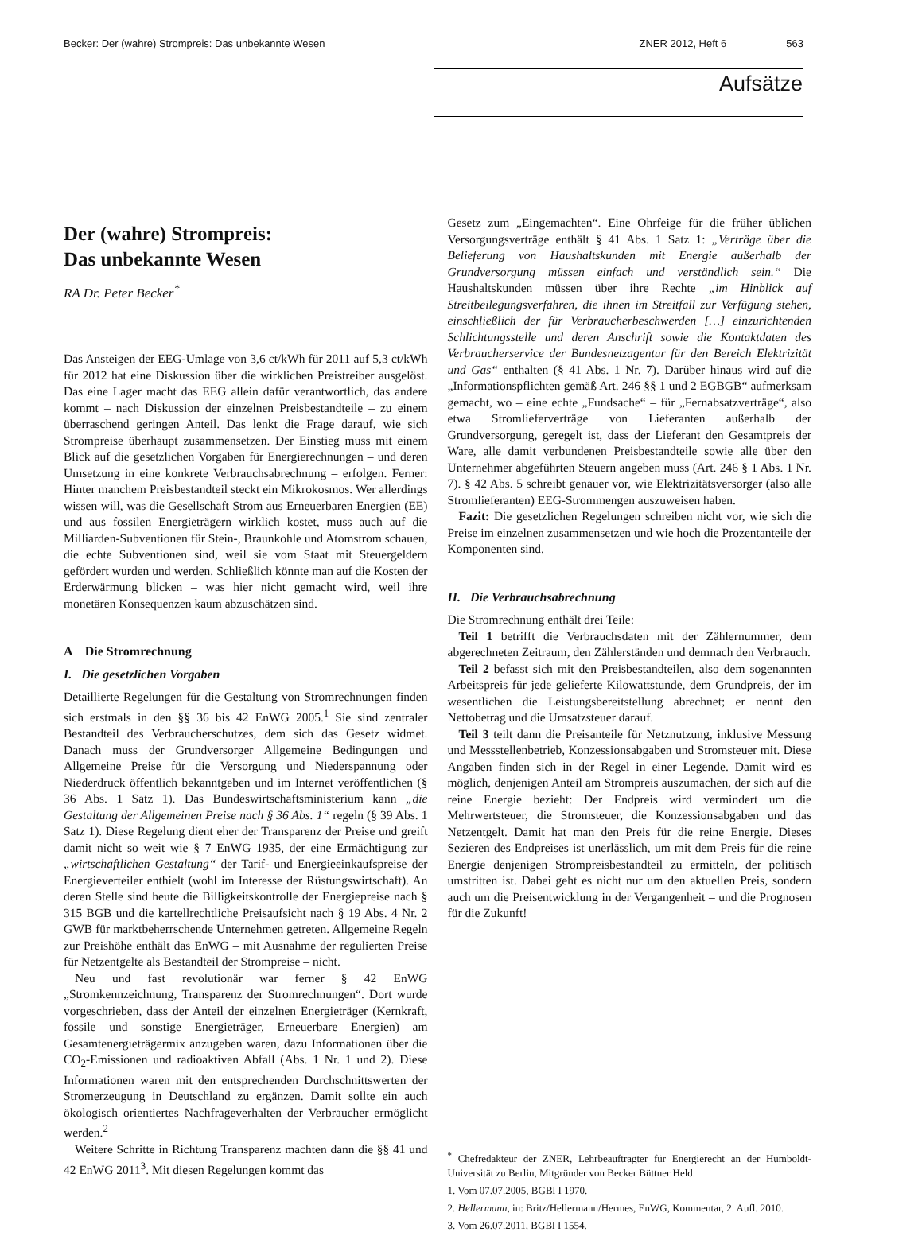Becker: Der (wahre) Strompreis: Das unbekannte Wesen ZNER 2012, Heft 6 563
Aufsätze
Der (wahre) Strompreis:
Das unbekannte Wesen
RA Dr. Peter Becker<sup>*</sup>
Das Ansteigen der EEG-Umlage von 3,6 ct/kWh für 2011 auf 5,3 ct/kWh für 2012 hat eine Diskussion über die wirklichen Preistreiber ausgelöst. Das eine Lager macht das EEG allein dafür verantwortlich, das andere kommt – nach Diskussion der einzelnen Preisbestandteile – zu einem überraschend geringen Anteil. Das lenkt die Frage darauf, wie sich Strompreise überhaupt zusammensetzen. Der Einstieg muss mit einem Blick auf die gesetzlichen Vorgaben für Energierechnungen – und deren Umsetzung in eine konkrete Verbrauchsabrechnung – erfolgen. Ferner: Hinter manchem Preisbestandteil steckt ein Mikrokosmos. Wer allerdings wissen will, was die Gesellschaft Strom aus Erneuerbaren Energien (EE) und aus fossilen Energieträgern wirklich kostet, muss auch auf die Milliarden-Subventionen für Stein-, Braunkohle und Atomstrom schauen, die echte Subventionen sind, weil sie vom Staat mit Steuergeldern gefördert wurden und werden. Schließlich könnte man auf die Kosten der Erderwärmung blicken – was hier nicht gemacht wird, weil ihre monetären Konsequenzen kaum abzuschätzen sind.
A Die Stromrechnung
I. Die gesetzlichen Vorgaben
Detaillierte Regelungen für die Gestaltung von Stromrechnungen finden sich erstmals in den §§ 36 bis 42 EnWG 2005.<sup>1</sup> Sie sind zentraler Bestandteil des Verbraucherschutzes, dem sich das Gesetz widmet. Danach muss der Grundversorger Allgemeine Bedingungen und Allgemeine Preise für die Versorgung und Niederspannung oder Niederdruck öffentlich bekanntgeben und im Internet veröffentlichen (§ 36 Abs. 1 Satz 1). Das Bundeswirtschaftsministerium kann „die Gestaltung der Allgemeinen Preise nach § 36 Abs. 1“ regeln (§ 39 Abs. 1 Satz 1). Diese Regelung dient eher der Transparenz der Preise und greift damit nicht so weit wie § 7 EnWG 1935, der eine Ermächtigung zur „wirtschaftlichen Gestaltung“ der Tarif- und Energieeinkaufspreise der Energieverteiler enthielt (wohl im Interesse der Rüstungswirtschaft). An deren Stelle sind heute die Billigkeitskontrolle der Energiepreise nach § 315 BGB und die kartellrechtliche Preisaufsicht nach § 19 Abs. 4 Nr. 2 GWB für marktbeherrschende Unternehmen getreten. Allgemeine Regeln zur Preishöhe enthält das EnWG – mit Ausnahme der regulierten Preise für Netzentgelte als Bestandteil der Strompreise – nicht.
Neu und fast revolutionär war ferner § 42 EnWG „Stromkennzeichnung, Transparenz der Stromrechnungen“. Dort wurde vorgeschrieben, dass der Anteil der einzelnen Energieträger (Kernkraft, fossile und sonstige Energieträger, Erneuerbare Energien) am Gesamtenergieträgermix anzugeben waren, dazu Informationen über die CO<sub>2</sub>-Emissionen und radioaktiven Abfall (Abs. 1 Nr. 1 und 2). Diese Informationen waren mit den entsprechenden Durchschnittswerten der Stromerzeugung in Deutschland zu ergänzen. Damit sollte ein auch ökologisch orientiertes Nachfrageverhalten der Verbraucher ermöglicht werden.<sup>2</sup>
Weitere Schritte in Richtung Transparenz machten dann die §§ 41 und 42 EnWG 2011<sup>3</sup>. Mit diesen Regelungen kommt das
Gesetz zum „Eingemachten“. Eine Ohrfeige für die früher üblichen Versorgungsverträge enthält § 41 Abs. 1 Satz 1: „Verträge über die Belieferung von Haushaltskunden mit Energie außerhalb der Grundversorgung müssen einfach und verständlich sein.“ Die Haushaltskunden müssen über ihre Rechte „im Hinblick auf Streitbeilegungsverfahren, die ihnen im Streitfall zur Verfügung stehen, einschließlich der für Verbraucherbeschwerden […] einzurichtenden Schlichtungsstelle und deren Anschrift sowie die Kontaktdaten des Verbraucherservice der Bundesnetzagentur für den Bereich Elektrizität und Gas“ enthalten (§ 41 Abs. 1 Nr. 7). Darüber hinaus wird auf die „Informationspflichten gemäß Art. 246 §§ 1 und 2 EGBGB“ aufmerksam gemacht, wo – eine echte „Fundsache“ – für „Fernabsatzverträge“, also etwa Stromlieferverträge von Lieferanten außerhalb der Grundversorgung, geregelt ist, dass der Lieferant den Gesamtpreis der Ware, alle damit verbundenen Preisbestandteile sowie alle über den Unternehmer abgeführten Steuern angeben muss (Art. 246 § 1 Abs. 1 Nr. 7). § 42 Abs. 5 schreibt genauer vor, wie Elektrizitätsversorger (also alle Stromlieferanten) EEG-Strommengen auszuweisen haben.
Fazit: Die gesetzlichen Regelungen schreiben nicht vor, wie sich die Preise im einzelnen zusammensetzen und wie hoch die Prozentanteile der Komponenten sind.
II. Die Verbrauchsabrechnung
Die Stromrechnung enthält drei Teile:
Teil 1 betrifft die Verbrauchsdaten mit der Zählernummer, dem abgerechneten Zeitraum, den Zählerständen und demnach den Verbrauch.
Teil 2 befasst sich mit den Preisbestandteilen, also dem sogenannten Arbeitspreis für jede gelieferte Kilowattstunde, dem Grundpreis, der im wesentlichen die Leistungsbereitstellung abrechnet; er nennt den Nettobetrag und die Umsatzsteuer darauf.
Teil 3 teilt dann die Preisanteile für Netznutzung, inklusive Messung und Messstellenbetrieb, Konzessionsabgaben und Stromsteuer mit. Diese Angaben finden sich in der Regel in einer Legende. Damit wird es möglich, denjenigen Anteil am Strompreis auszumachen, der sich auf die reine Energie bezieht: Der Endpreis wird vermindert um die Mehrwertsteuer, die Stromsteuer, die Konzessionsabgaben und das Netzentgelt. Damit hat man den Preis für die reine Energie. Dieses Sezieren des Endpreises ist unerlässlich, um mit dem Preis für die reine Energie denjenigen Strompreisbestandteil zu ermitteln, der politisch umstritten ist. Dabei geht es nicht nur um den aktuellen Preis, sondern auch um die Preisentwicklung in der Vergangenheit – und die Prognosen für die Zukunft!
<sup>*</sup> Chefredakteur der ZNER, Lehrbeauftragter für Energierecht an der Humboldt-Universität zu Berlin, Mitgründer von Becker Büttner Held.
1. Vom 07.07.2005, BGBl I 1970.
2. Hellermann, in: Britz/Hellermann/Hermes, EnWG, Kommentar, 2. Aufl. 2010.
3. Vom 26.07.2011, BGBl I 1554.